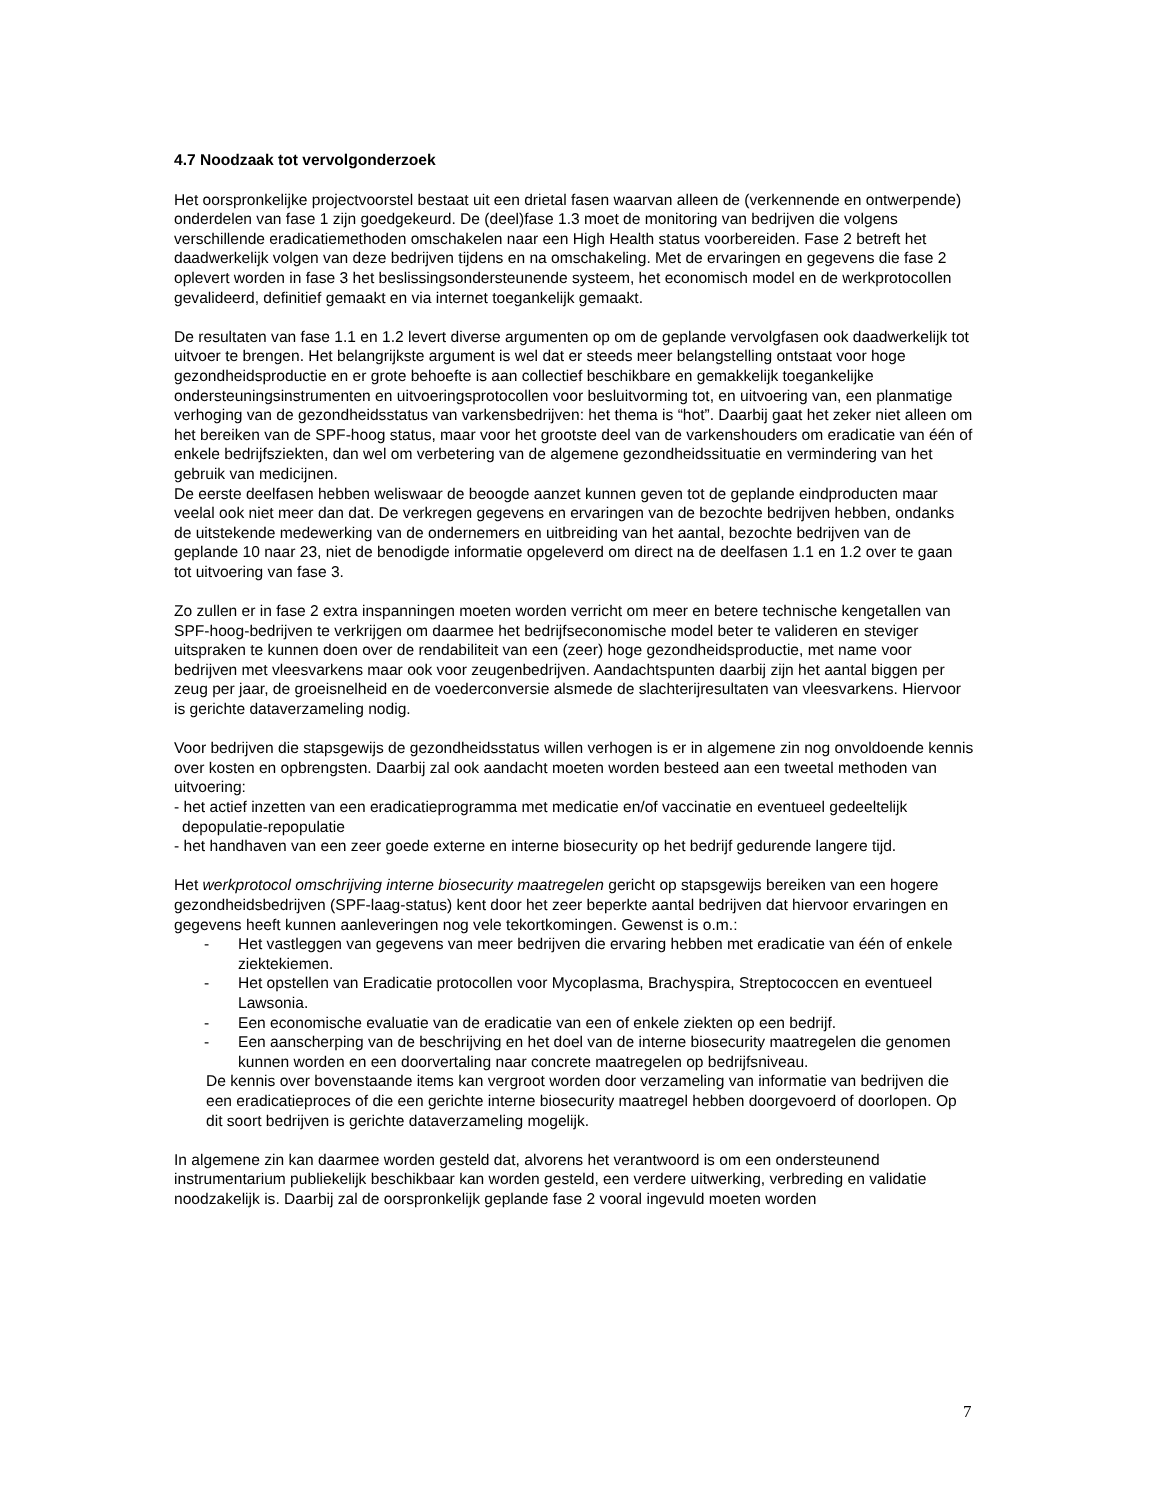4.7 Noodzaak tot vervolgonderzoek
Het oorspronkelijke projectvoorstel bestaat uit een drietal fasen waarvan alleen de (verkennende en ontwerpende) onderdelen van fase 1 zijn goedgekeurd. De (deel)fase 1.3 moet de monitoring van bedrijven die volgens verschillende eradicatiemethoden omschakelen naar een High Health status voorbereiden. Fase 2 betreft het daadwerkelijk volgen van deze bedrijven tijdens en na omschakeling. Met de ervaringen en gegevens die fase 2 oplevert worden in fase 3 het beslissingsondersteunende systeem, het economisch model en de werkprotocollen gevalideerd, definitief gemaakt en via internet toegankelijk gemaakt.
De resultaten van fase 1.1 en 1.2 levert diverse argumenten op om de geplande vervolgfasen ook daadwerkelijk tot uitvoer te brengen. Het belangrijkste argument is wel dat er steeds meer belangstelling ontstaat voor hoge gezondheidsproductie en er grote behoefte is aan collectief beschikbare en gemakkelijk toegankelijke ondersteuningsinstrumenten en uitvoeringsprotocollen voor besluitvorming tot, en uitvoering van, een planmatige verhoging van de gezondheidsstatus van varkensbedrijven: het thema is “hot”. Daarbij gaat het zeker niet alleen om het bereiken van de SPF-hoog status, maar voor het grootste deel van de varkenshouders om eradicatie van één of enkele bedrijfsziekten, dan wel om verbetering van de algemene gezondheidssituatie en vermindering van het gebruik van medicijnen.
De eerste deelfasen hebben weliswaar de beoogde aanzet kunnen geven tot de geplande eindproducten maar veelal ook niet meer dan dat. De verkregen gegevens en ervaringen van de bezochte bedrijven hebben, ondanks de uitstekende medewerking van de ondernemers en uitbreiding van het aantal, bezochte bedrijven van de geplande 10 naar 23, niet de benodigde informatie opgeleverd om direct na de deelfasen 1.1 en 1.2 over te gaan tot uitvoering van fase 3.
Zo zullen er in fase 2 extra inspanningen moeten worden verricht om meer en betere technische kengetallen van SPF-hoog-bedrijven te verkrijgen om daarmee het bedrijfseconomische model beter te valideren en steviger uitspraken te kunnen doen over de rendabiliteit van een (zeer) hoge gezondheidsproductie, met name voor bedrijven met vleesvarkens maar ook voor zeugenbedrijven. Aandachtspunten daarbij zijn het aantal biggen per zeug per jaar, de groeisnelheid en de voederconversie alsmede de slachterijresultaten van vleesvarkens. Hiervoor is gerichte dataverzameling nodig.
Voor bedrijven die stapsgewijs de gezondheidsstatus willen verhogen is er in algemene zin nog onvoldoende kennis over kosten en opbrengsten. Daarbij zal ook aandacht moeten worden besteed aan een tweetal methoden van uitvoering:
- het actief inzetten van een eradicatieprogramma met medicatie en/of vaccinatie en eventueel gedeeltelijk depopulatie-repopulatie
- het handhaven van een zeer goede externe en interne biosecurity op het bedrijf gedurende langere tijd.
Het werkprotocol omschrijving interne biosecurity maatregelen gericht op stapsgewijs bereiken van een hogere gezondheidsbedrijven (SPF-laag-status) kent door het zeer beperkte aantal bedrijven dat hiervoor ervaringen en gegevens heeft kunnen aanleveringen nog vele tekortkomingen. Gewenst is o.m.:
- Het vastleggen van gegevens van meer bedrijven die ervaring hebben met eradicatie van één of enkele ziektekiemen.
- Het opstellen van Eradicatie protocollen voor Mycoplasma, Brachyspira, Streptococcen en eventueel Lawsonia.
- Een economische evaluatie van de eradicatie van een of enkele ziekten op een bedrijf.
- Een aanscherping van de beschrijving en het doel van de interne biosecurity maatregelen die genomen kunnen worden en een doorvertaling naar concrete maatregelen op bedrijfsniveau.
De kennis over bovenstaande items kan vergroot worden door verzameling van informatie van bedrijven die een eradicatieproces of die een gerichte interne biosecurity maatregel hebben doorgevoerd of doorlopen. Op dit soort bedrijven is gerichte dataverzameling mogelijk.
In algemene zin kan daarmee worden gesteld dat, alvorens het verantwoord is om een ondersteunend instrumentarium publiekelijk beschikbaar kan worden gesteld, een verdere uitwerking, verbreding en validatie noodzakelijk is. Daarbij zal de oorspronkelijk geplande fase 2 vooral ingevuld moeten worden
7